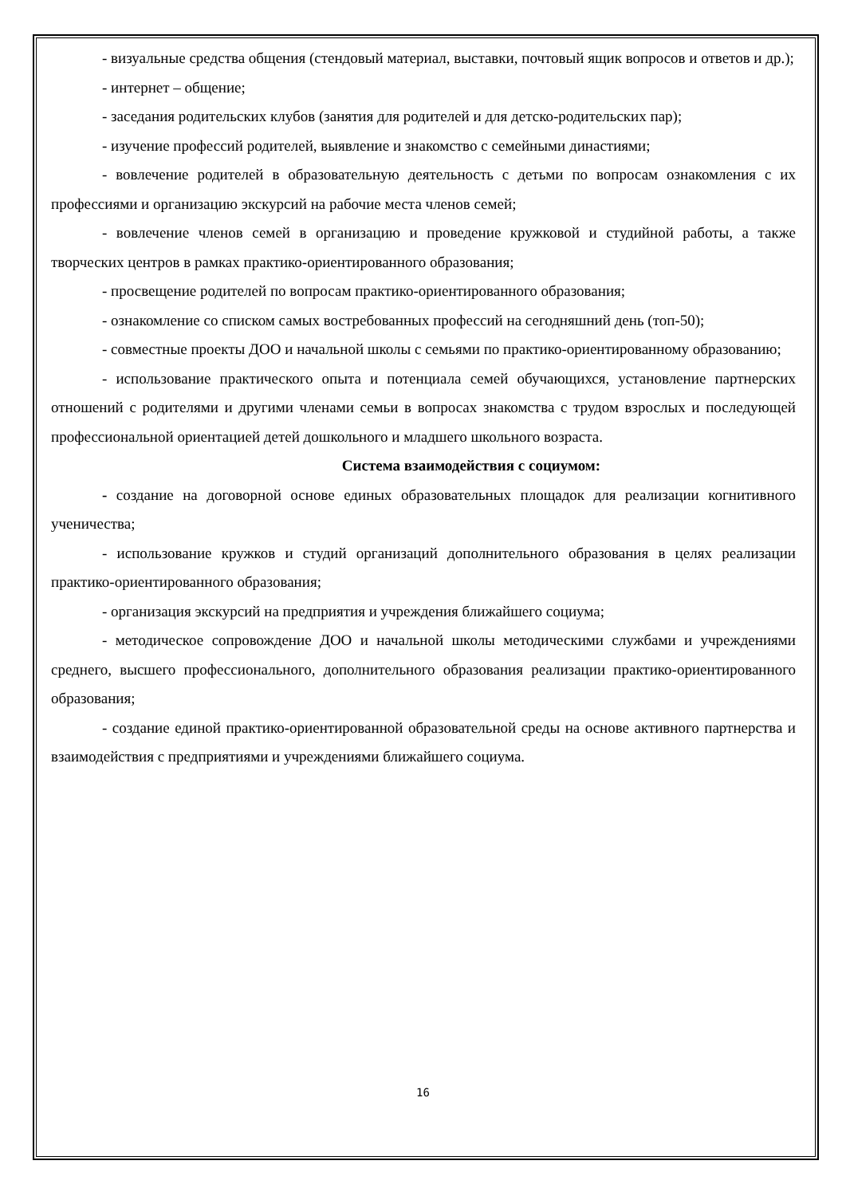- визуальные средства общения (стендовый материал, выставки, почтовый ящик вопросов и ответов и др.);
- интернет – общение;
- заседания родительских клубов (занятия для родителей и для детско-родительских пар);
- изучение профессий родителей, выявление и знакомство с семейными династиями;
- вовлечение родителей в образовательную деятельность с детьми по вопросам ознакомления с их профессиями и организацию экскурсий на рабочие места членов семей;
- вовлечение членов семей в организацию и проведение кружковой и студийной работы, а также творческих центров в рамках практико-ориентированного образования;
- просвещение родителей по вопросам практико-ориентированного образования;
- ознакомление со списком самых востребованных профессий на сегодняшний день (топ-50);
- совместные проекты ДОО и начальной школы с семьями по практико-ориентированному образованию;
- использование практического опыта и потенциала семей обучающихся, установление партнерских отношений с родителями и другими членами семьи в вопросах знакомства с трудом взрослых и последующей профессиональной ориентацией детей дошкольного и младшего школьного возраста.
Система взаимодействия с социумом:
- создание на договорной основе единых образовательных площадок для реализации когнитивного ученичества;
- использование кружков и студий организаций дополнительного образования в целях реализации практико-ориентированного образования;
- организация экскурсий на предприятия и учреждения ближайшего социума;
- методическое сопровождение ДОО и начальной школы методическими службами и учреждениями среднего, высшего профессионального, дополнительного образования реализации практико-ориентированного образования;
- создание единой практико-ориентированной образовательной среды на основе активного партнерства и взаимодействия с предприятиями и учреждениями ближайшего социума.
16